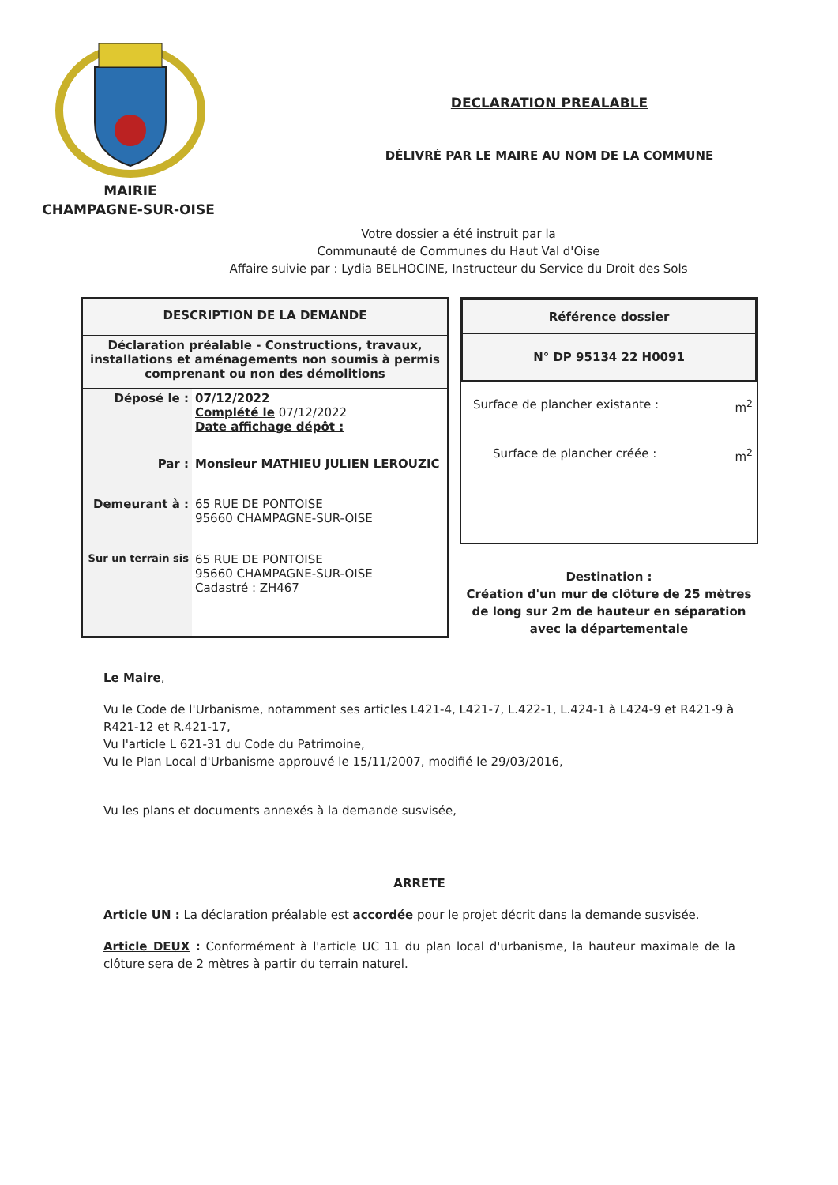MAIRIE
CHAMPAGNE-SUR-OISE
DECLARATION PREALABLE
DÉLIVRÉ PAR LE MAIRE AU NOM DE LA COMMUNE
Votre dossier a été instruit par la
Communauté de Communes du Haut Val d'Oise
Affaire suivie par : Lydia BELHOCINE, Instructeur du Service du Droit des Sols
| DESCRIPTION DE LA DEMANDE | |
| Déclaration préalable - Constructions, travaux, installations et aménagements non soumis à permis comprenant ou non des démolitions | |
| Déposé le : | 07/12/2022 Complété le 07/12/2022 Date affichage dépôt : |
| Par : | Monsieur MATHIEU JULIEN LEROUZIC |
| Demeurant à : | 65 RUE DE PONTOISE 95660 CHAMPAGNE-SUR-OISE |
| Sur un terrain sis | 65 RUE DE PONTOISE 95660 CHAMPAGNE-SUR-OISE Cadastré : ZH467 |
| Référence dossier |
| N° DP 95134 22 H0091 |
Surface de plancher existante : m<sup>2</sup>
Surface de plancher créée : m<sup>2</sup>
Destination :
Création d'un mur de clôture de 25 mètres de long sur 2m de hauteur en séparation avec la départementale
Le Maire,
Vu le Code de l'Urbanisme, notamment ses articles L421-4, L421-7, L.422-1, L.424-1 à L424-9 et R421-9 à R421-12 et R.421-17,
Vu l'article L 621-31 du Code du Patrimoine,
Vu le Plan Local d'Urbanisme approuvé le 15/11/2007, modifié le 29/03/2016,
Vu les plans et documents annexés à la demande susvisée,
ARRETE
Article UN : La déclaration préalable est accordée pour le projet décrit dans la demande susvisée.
Article DEUX : Conformément à l'article UC 11 du plan local d'urbanisme, la hauteur maximale de la clôture sera de 2 mètres à partir du terrain naturel.